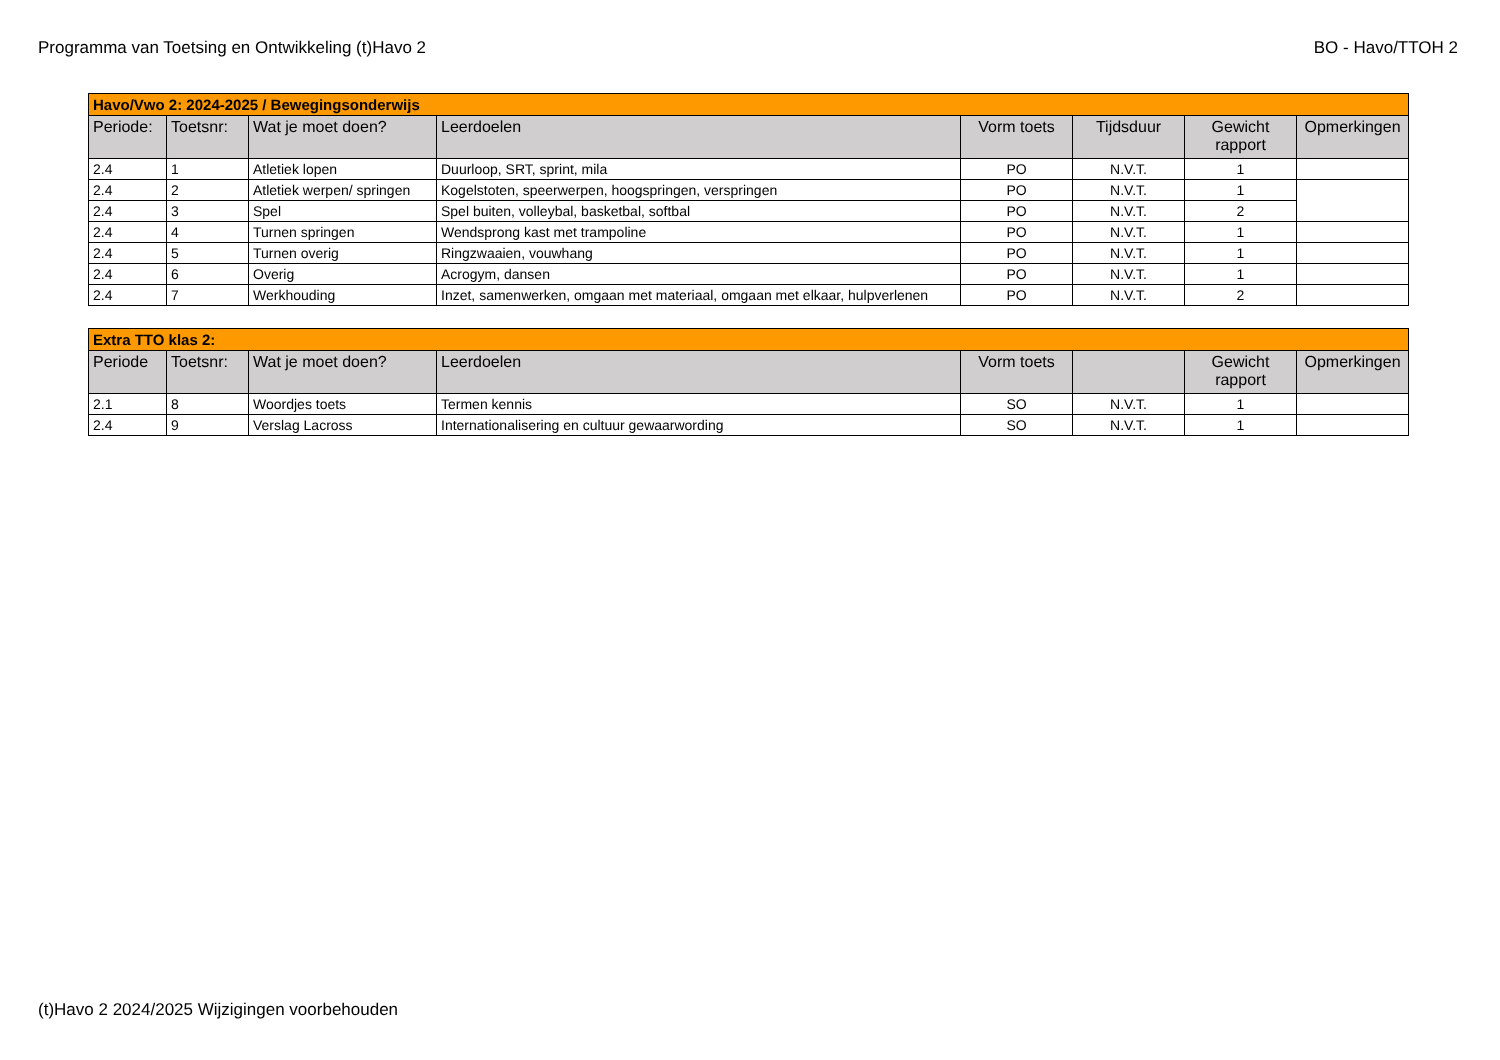Programma van Toetsing en Ontwikkeling (t)Havo 2 BO - Havo/TTOH 2
| Havo/Vwo 2: 2024-2025 / Bewegingsonderwijs | | | | | | | |
| --- | --- | --- | --- | --- | --- | --- | --- |
| Periode: | Toetsnr: | Wat je moet doen? | Leerdoelen | Vorm toets | Tijdsduur | Gewicht rapport | Opmerkingen |
| 2.4 | 1 | Atletiek lopen | Duurloop, SRT, sprint, mila | PO | N.V.T. | 1 | |
| 2.4 | 2 | Atletiek werpen/ springen | Kogelstoten, speerwerpen, hoogspringen, verspringen | PO | N.V.T. | 1 | |
| 2.4 | 3 | Spel | Spel buiten, volleybal, basketbal, softbal | PO | N.V.T. | 2 | |
| 2.4 | 4 | Turnen springen | Wendsprong kast met trampoline | PO | N.V.T. | 1 | |
| 2.4 | 5 | Turnen overig | Ringzwaaien, vouwhang | PO | N.V.T. | 1 | |
| 2.4 | 6 | Overig | Acrogym, dansen | PO | N.V.T. | 1 | |
| 2.4 | 7 | Werkhouding | Inzet, samenwerken, omgaan met materiaal, omgaan met elkaar, hulpverlenen | PO | N.V.T. | 2 | |
| Extra TTO klas 2: | | | | | | | |
| --- | --- | --- | --- | --- | --- | --- | --- |
| Periode | Toetsnr: | Wat je moet doen? | Leerdoelen | Vorm toets | | Gewicht rapport | Opmerkingen |
| 2.1 | 8 | Woordjes toets | Termen kennis | SO | N.V.T. | 1 | |
| 2.4 | 9 | Verslag Lacross | Internationalisering en cultuur gewaarwording | SO | N.V.T. | 1 | |
(t)Havo 2 2024/2025 Wijzigingen voorbehouden